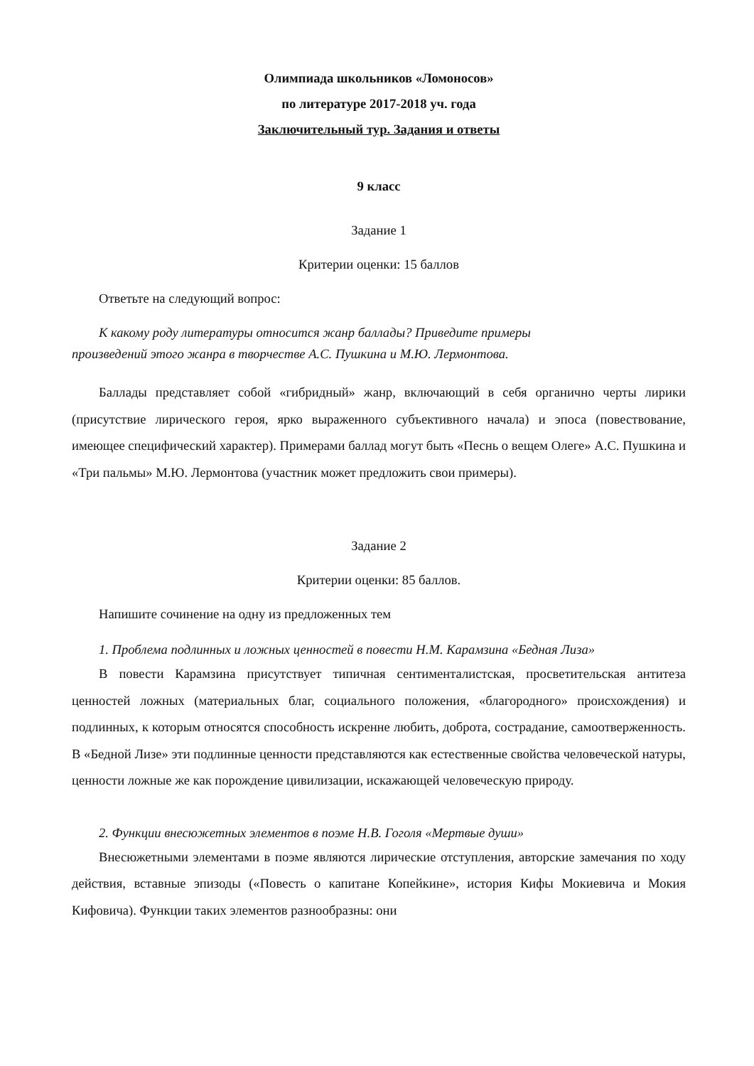Олимпиада школьников «Ломоносов»
по литературе 2017-2018 уч. года
Заключительный тур. Задания и ответы
9 класс
Задание 1
Критерии оценки: 15 баллов
Ответьте на следующий вопрос:
К какому роду литературы относится жанр баллады? Приведите примеры
произведений этого жанра в творчестве А.С. Пушкина и М.Ю. Лермонтова.
Баллады представляет собой «гибридный» жанр, включающий в себя органично черты лирики (присутствие лирического героя, ярко выраженного субъективного начала) и эпоса (повествование, имеющее специфический характер). Примерами баллад могут быть «Песнь о вещем Олеге» А.С. Пушкина и «Три пальмы» М.Ю. Лермонтова (участник может предложить свои примеры).
Задание 2
Критерии оценки: 85 баллов.
Напишите сочинение на одну из предложенных тем
1. Проблема подлинных и ложных ценностей в повести Н.М. Карамзина «Бедная Лиза»
В повести Карамзина присутствует типичная сентименталистская, просветительская антитеза ценностей ложных (материальных благ, социального положения, «благородного» происхождения) и подлинных, к которым относятся способность искренне любить, доброта, сострадание, самоотверженность. В «Бедной Лизе» эти подлинные ценности представляются как естественные свойства человеческой натуры, ценности ложные же как порождение цивилизации, искажающей человеческую природу.
2. Функции внесюжетных элементов в поэме Н.В. Гоголя «Мертвые души»
Внесюжетными элементами в поэме являются лирические отступления, авторские замечания по ходу действия, вставные эпизоды («Повесть о капитане Копейкине», история Кифы Мокиевича и Мокия Кифовича). Функции таких элементов разнообразны: они